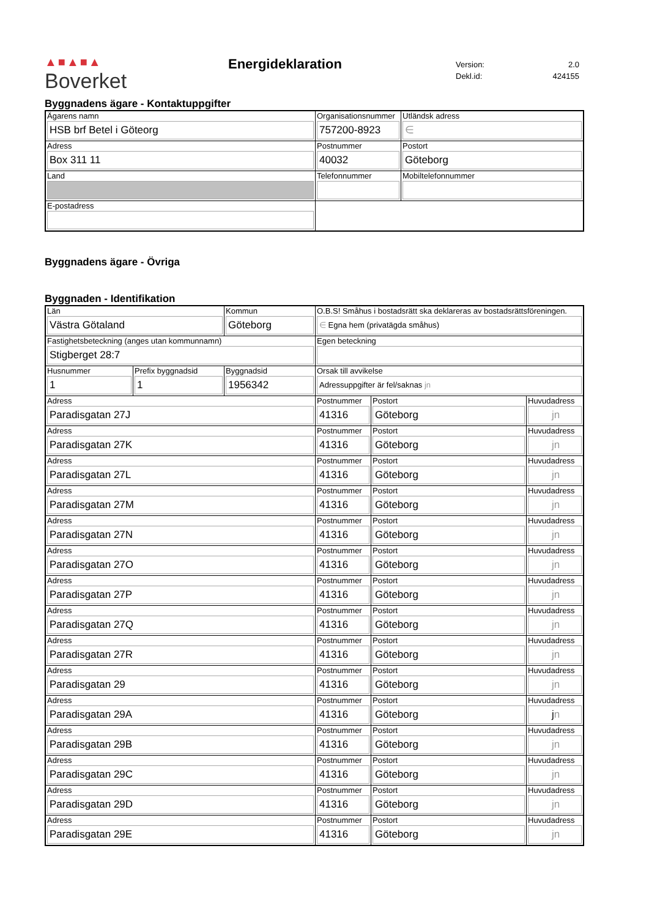▲■▲■▲
Boverket
Energideklaration
| Version: | 2.0 |
| Dekl.id: | 424155 |
Byggnadens ägare - Kontaktuppgifter
| Ägarens namn HSB brf Betel i Göteorg | Organisationsnummer 757200-8923 | | | Utländsk adress ∈ |
| Adress Box 311 11 | Postnummer 40032 | Postort Göteborg | | |
| Land | Telefonnummer | | Mobiltelefonnummer | |
| E-postadress | | | | |
Byggnadens ägare - Övriga
Byggnaden - Identifikation
| Län Västra Götaland | | Kommun Göteborg | O.B.S! Småhus i bostadsrätt ska deklareras av bostadsrättsföreningen. ∈ Egna hem (privatägda småhus) | | |
| Fastighetsbeteckning (anges utan kommunnamn) Stigberget 28:7 | | | Egen beteckning | | |
| Husnummer 1 | Prefix byggnadsid 1 | Byggnadsid 1956342 | Orsak till avvikelse Adressuppgifter är fel/saknas jn | | |
| Adress Paradisgatan 27J | | | Postnummer 41316 | Postort Göteborg | Huvudadress jn |
| Adress Paradisgatan 27K | | | Postnummer 41316 | Postort Göteborg | Huvudadress jn |
| Adress Paradisgatan 27L | | | Postnummer 41316 | Postort Göteborg | Huvudadress jn |
| Adress Paradisgatan 27M | | | Postnummer 41316 | Postort Göteborg | Huvudadress jn |
| Adress Paradisgatan 27N | | | Postnummer 41316 | Postort Göteborg | Huvudadress jn |
| Adress Paradisgatan 27O | | | Postnummer 41316 | Postort Göteborg | Huvudadress jn |
| Adress Paradisgatan 27P | | | Postnummer 41316 | Postort Göteborg | Huvudadress jn |
| Adress Paradisgatan 27Q | | | Postnummer 41316 | Postort Göteborg | Huvudadress jn |
| Adress Paradisgatan 27R | | | Postnummer 41316 | Postort Göteborg | Huvudadress jn |
| Adress Paradisgatan 29 | | | Postnummer 41316 | Postort Göteborg | Huvudadress jn |
| Adress Paradisgatan 29A | | | Postnummer 41316 | Postort Göteborg | Huvudadress j n |
| Adress Paradisgatan 29B | | | Postnummer 41316 | Postort Göteborg | Huvudadress jn |
| Adress Paradisgatan 29C | | | Postnummer 41316 | Postort Göteborg | Huvudadress jn |
| Adress Paradisgatan 29D | | | Postnummer 41316 | Postort Göteborg | Huvudadress jn |
| Adress Paradisgatan 29E | | | Postnummer 41316 | Postort Göteborg | Huvudadress jn |